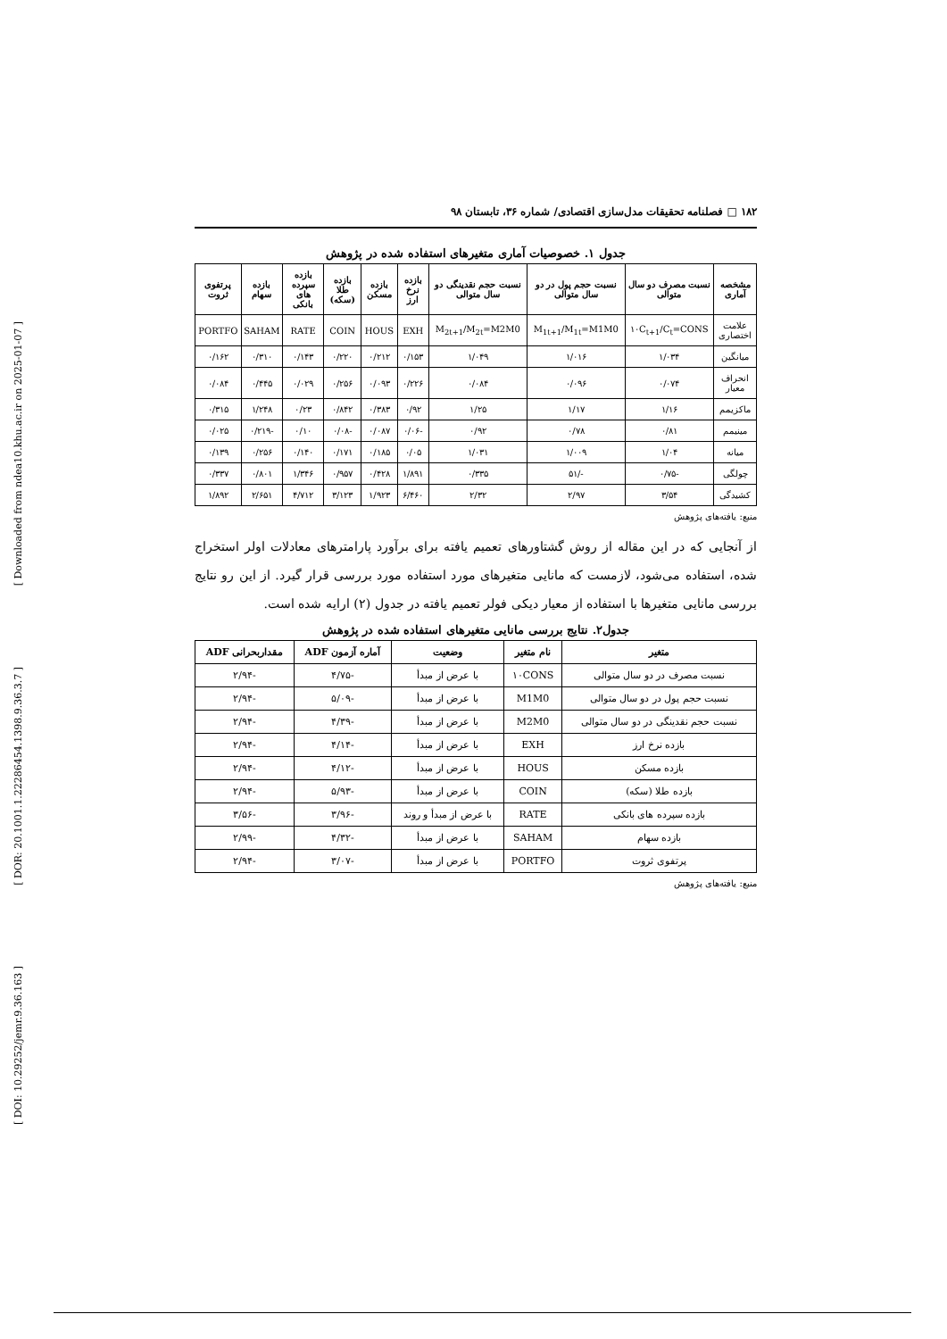[ Downloaded from ndea10.khu.ac.ir on 2025-01-07 ]
[ DOR: 20.1001.1.22286454.1398.9.36.3.7 ]
[ DOI: 10.29252/jemr.9.36.163 ]
۱۸۲ □ فصلنامه تحقیقات مدل‌سازی اقتصادی/ شماره ۳۶، تابستان ۹۸
جدول ۱. خصوصیات آماری متغیرهای استفاده شده در پژوهش
| مشخصه آماری | نسبت مصرف دو سال متوالی | نسبت حجم پول در دو سال متوالی | نسبت حجم نقدینگی دو سال متوالی | بازده نرخ ارز | بازده مسکن | بازده طلا (سکه) | بازده سپرده های بانکی | بازده سهام | پرتفوی ثروت |
| --- | --- | --- | --- | --- | --- | --- | --- | --- | --- |
| علامت اختصاری | ۱۰C<sub>t+1</sub>/C<sub>t</sub>=CONS | M<sub>1t+1</sub>/M<sub>1t</sub>=M1M0 | M<sub>2t+1</sub>/M<sub>2t</sub>=M2M0 | EXH | HOUS | COIN | RATE | SAHAM | PORTFO |
| میانگین | ۱/۰۳۴ | ۱/۰۱۶ | ۱/۰۴۹ | ۰/۱۵۳ | ۰/۲۱۲ | ۰/۲۲۰ | ۰/۱۴۳ | ۰/۳۱۰ | ۰/۱۶۲ |
| انحراف معیار | ۰/۰۷۴ | ۰/۰۹۶ | ۰/۰۸۴ | ۰/۲۲۶ | ۰/۰۹۳ | ۰/۲۵۶ | ۰/۰۲۹ | ۰/۴۴۵ | ۰/۰۸۴ |
| ماکزیمم | ۱/۱۶ | ۱/۱۷ | ۱/۲۵ | ۰/۹۲ | ۰/۳۸۳ | ۰/۸۴۲ | ۰/۲۳ | ۱/۲۴۸ | ۰/۳۱۵ |
| مینیمم | ۰/۸۱ | ۰/۷۸ | ۰/۹۲ | -۰/۰۶ | ۰/۰۸۷ | -۰/۰۸ | ۰/۱۰ | -۰/۲۱۹ | ۰/۰۲۵ |
| میانه | ۱/۰۴ | ۱/۰۰۹ | ۱/۰۳۱ | ۰/۰۵ | ۰/۱۸۵ | ۰/۱۷۱ | ۰/۱۴۰ | ۰/۲۵۶ | ۰/۱۳۹ |
| چولگی | -۰/۷۵ | -/۵۱ | ۰/۳۳۵ | ۱/۸۹۱ | ۰/۴۲۸ | ۰/۹۵۷ | ۱/۳۴۶ | ۰/۸۰۱ | ۰/۳۳۷ |
| کشیدگی | ۳/۵۴ | ۲/۹۷ | ۲/۳۲ | ۶/۴۶۰ | ۱/۹۲۳ | ۳/۱۲۳ | ۴/۷۱۲ | ۲/۶۵۱ | ۱/۸۹۲ |
منبع: یافته‌های پژوهش
از آنجایی که در این مقاله از روش گشتاورهای تعمیم یافته برای برآورد پارامترهای معادلات اولر استخراج شده، استفاده می‌شود، لازمست که مانایی متغیرهای مورد استفاده مورد بررسی قرار گیرد. از این رو نتایج بررسی مانایی متغیرها با استفاده از معیار دیکی فولر تعمیم یافته در جدول (۲) ارایه شده است.
جدول۲. نتایج بررسی مانایی متغیرهای استفاده شده در پژوهش
| متغیر | نام متغیر | وضعیت | آماره آزمون ADF | مقداربحرانی ADF |
| --- | --- | --- | --- | --- |
| نسبت مصرف در دو سال متوالی | ۱۰CONS | با عرض از مبدأ | -۴/۷۵ | -۲/۹۴ |
| نسبت حجم پول در دو سال متوالی | M1M0 | با عرض از مبدأ | -۵/۰۹ | -۲/۹۴ |
| نسبت حجم نقدینگی در دو سال متوالی | M2M0 | با عرض از مبدأ | -۴/۳۹ | -۲/۹۴ |
| بازده نرخ ارز | EXH | با عرض از مبدأ | -۴/۱۴ | -۲/۹۴ |
| بازده مسکن | HOUS | با عرض از مبدأ | -۴/۱۲ | -۲/۹۴ |
| بازده طلا (سکه) | COIN | با عرض از مبدأ | -۵/۹۳ | -۲/۹۴ |
| بازده سپرده های بانکی | RATE | با عرض از مبدأ و روند | -۳/۹۶ | -۳/۵۶ |
| بازده سهام | SAHAM | با عرض از مبدأ | -۴/۳۲ | -۲/۹۹ |
| پرتفوی ثروت | PORTFO | با عرض از مبدأ | -۳/۰۷ | -۲/۹۴ |
منبع: یافته‌های پژوهش